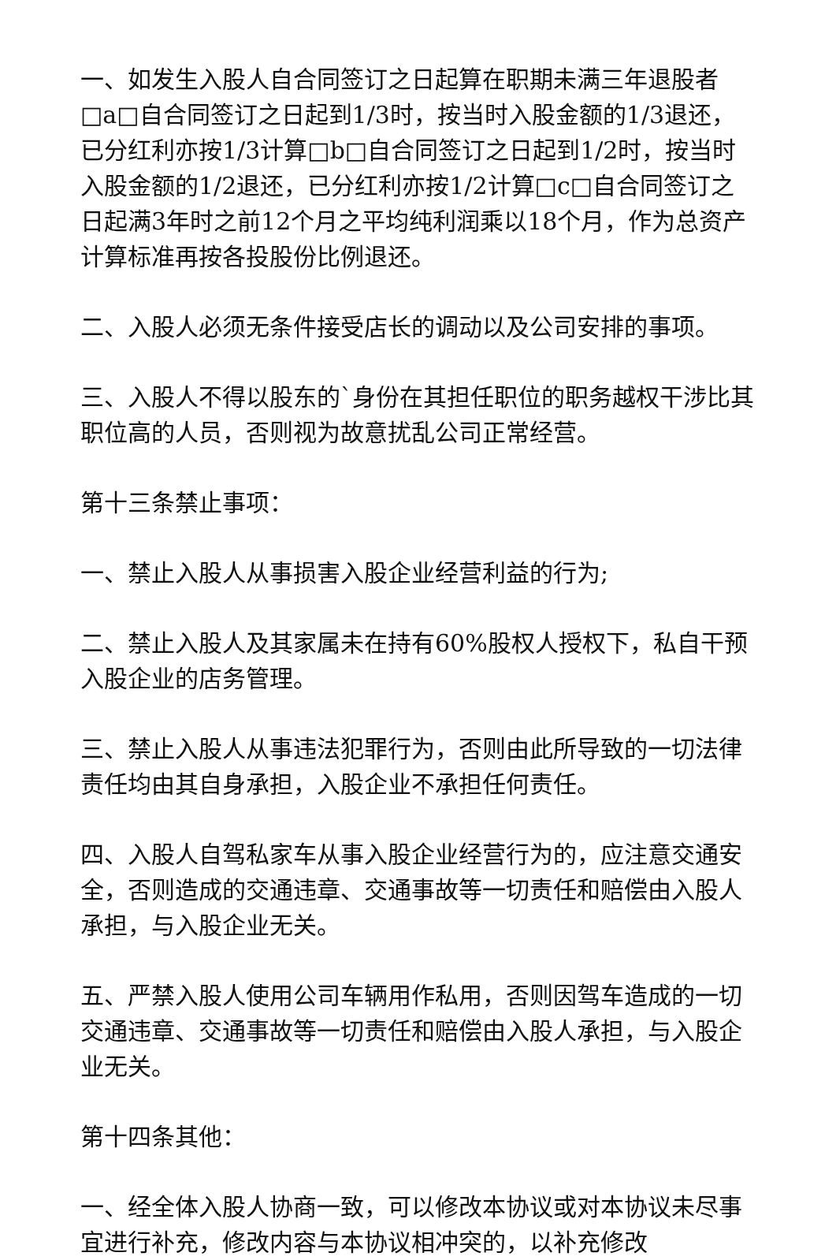一、如发生入股人自合同签订之日起算在职期未满三年退股者□a□自合同签订之日起到1/3时，按当时入股金额的1/3退还，已分红利亦按1/3计算□b□自合同签订之日起到1/2时，按当时入股金额的1/2退还，已分红利亦按1/2计算□c□自合同签订之日起满3年时之前12个月之平均纯利润乘以18个月，作为总资产计算标准再按各投股份比例退还。
二、入股人必须无条件接受店长的调动以及公司安排的事项。
三、入股人不得以股东的`身份在其担任职位的职务越权干涉比其职位高的人员，否则视为故意扰乱公司正常经营。
第十三条禁止事项：
一、禁止入股人从事损害入股企业经营利益的行为;
二、禁止入股人及其家属未在持有60%股权人授权下，私自干预入股企业的店务管理。
三、禁止入股人从事违法犯罪行为，否则由此所导致的一切法律责任均由其自身承担，入股企业不承担任何责任。
四、入股人自驾私家车从事入股企业经营行为的，应注意交通安全，否则造成的交通违章、交通事故等一切责任和赔偿由入股人承担，与入股企业无关。
五、严禁入股人使用公司车辆用作私用，否则因驾车造成的一切交通违章、交通事故等一切责任和赔偿由入股人承担，与入股企业无关。
第十四条其他：
一、经全体入股人协商一致，可以修改本协议或对本协议未尽事宜进行补充，修改内容与本协议相冲突的，以补充修改